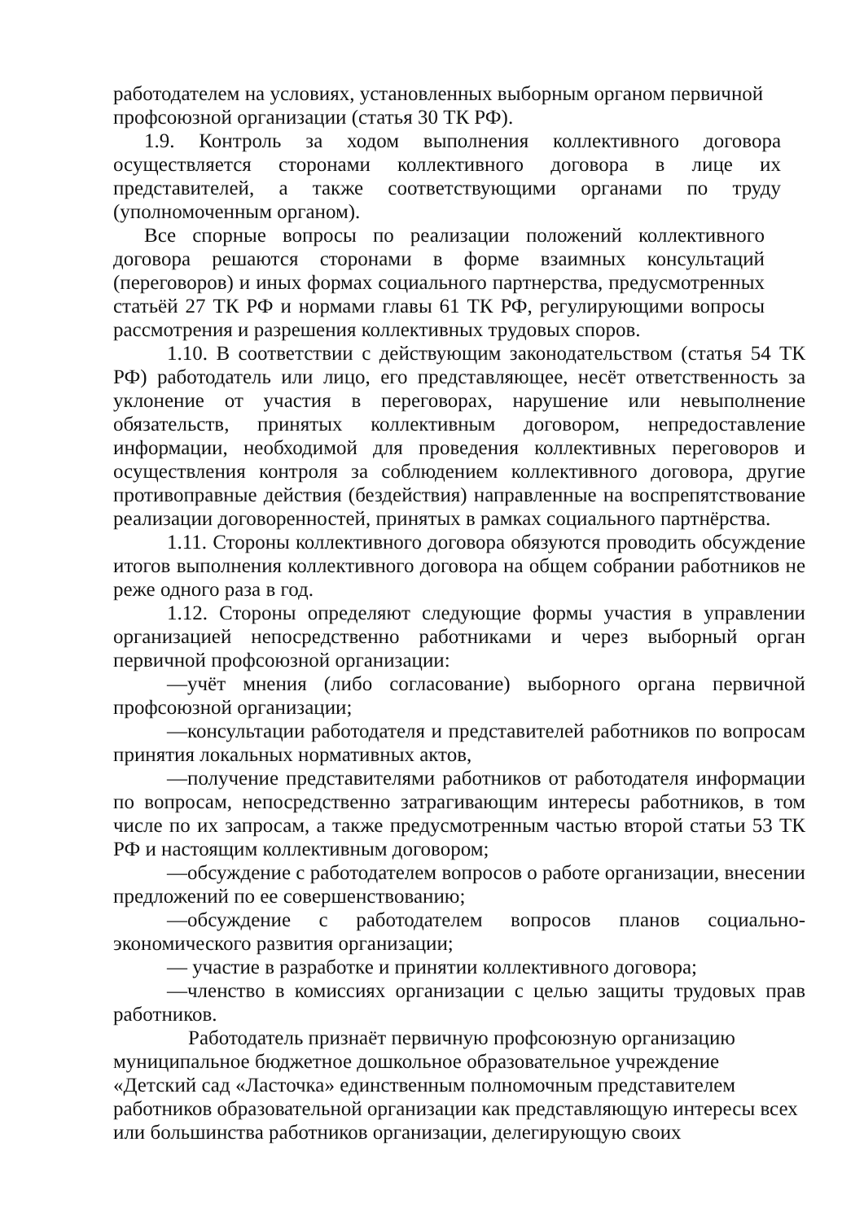работодателем на условиях, установленных выборным органом первичной профсоюзной организации (статья 30 ТК РФ).
1.9. Контроль за ходом выполнения коллективного договора осуществляется сторонами коллективного договора в лице их представителей, а также соответствующими органами по труду (уполномоченным органом).
Все спорные вопросы по реализации положений коллективного договора решаются сторонами в форме взаимных консультаций (переговоров) и иных формах социального партнерства, предусмотренных статьёй 27 ТК РФ и нормами главы 61 ТК РФ, регулирующими вопросы рассмотрения и разрешения коллективных трудовых споров.
1.10. В соответствии с действующим законодательством (статья 54 ТК РФ) работодатель или лицо, его представляющее, несёт ответственность за уклонение от участия в переговорах, нарушение или невыполнение обязательств, принятых коллективным договором, непредоставление информации, необходимой для проведения коллективных переговоров и осуществления контроля за соблюдением коллективного договора, другие противоправные действия (бездействия) направленные на воспрепятствование реализации договоренностей, принятых в рамках социального партнёрства.
1.11. Стороны коллективного договора обязуются проводить обсуждение итогов выполнения коллективного договора на общем собрании работников не реже одного раза в год.
1.12. Стороны определяют следующие формы участия в управлении организацией непосредственно работниками и через выборный орган первичной профсоюзной организации:
—учёт мнения (либо согласование) выборного органа первичной профсоюзной организации;
—консультации работодателя и представителей работников по вопросам принятия локальных нормативных актов,
—получение представителями работников от работодателя информации по вопросам, непосредственно затрагивающим интересы работников, в том числе по их запросам, а также предусмотренным частью второй статьи 53 ТК РФ и настоящим коллективным договором;
—обсуждение с работодателем вопросов о работе организации, внесении предложений по ее совершенствованию;
—обсуждение с работодателем вопросов планов социально-экономического развития организации;
— участие в разработке и принятии коллективного договора;
—членство в комиссиях организации с целью защиты трудовых прав работников.
Работодатель признаёт первичную профсоюзную организацию муниципальное бюджетное дошкольное образовательное учреждение «Детский сад «Ласточка» единственным полномочным представителем работников образовательной организации как представляющую интересы всех или большинства работников организации, делегирующую своих